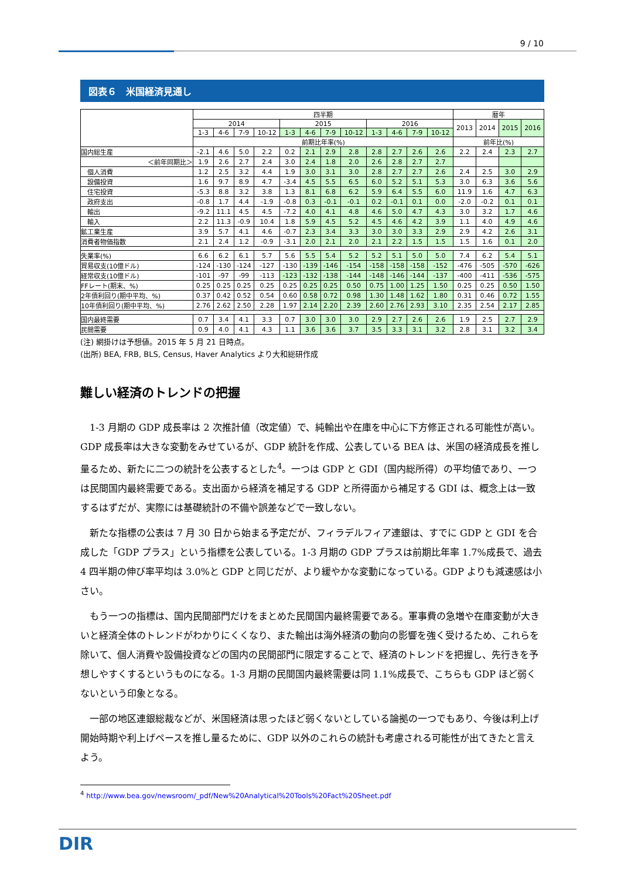9 / 10
図表６　米国経済見通し
| | 四半期 | | | | | | | | | | | | 暦年 | | | |
| --- | --- | --- | --- | --- | --- | --- | --- | --- | --- | --- | --- | --- | --- | --- | --- | --- |
| | 2014 | | | | 2015 | | | | 2016 | | | | 2013 | 2014 | 2015 | 2016 |
| | 1-3 | 4-6 | 7-9 | 10-12 | 1-3 | 4-6 | 7-9 | 10-12 | 1-3 | 4-6 | 7-9 | 10-12 | | | | |
| | 前期比年率(%) | | | | | | | | | | | | 前年比(%) | | | |
| 国内総生産 | -2.1 | 4.6 | 5.0 | 2.2 | 0.2 | 2.1 | 2.9 | 2.8 | 2.8 | 2.7 | 2.6 | 2.6 | 2.2 | 2.4 | 2.3 | 2.7 |
| ＜前年同期比＞ | 1.9 | 2.6 | 2.7 | 2.4 | 3.0 | 2.4 | 1.8 | 2.0 | 2.6 | 2.8 | 2.7 | 2.7 | | | | |
| 個人消費 | 1.2 | 2.5 | 3.2 | 4.4 | 1.9 | 3.0 | 3.1 | 3.0 | 2.8 | 2.7 | 2.7 | 2.6 | 2.4 | 2.5 | 3.0 | 2.9 |
| 設備投資 | 1.6 | 9.7 | 8.9 | 4.7 | -3.4 | 4.5 | 5.5 | 6.5 | 6.0 | 5.2 | 5.1 | 5.3 | 3.0 | 6.3 | 3.6 | 5.6 |
| 住宅投資 | -5.3 | 8.8 | 3.2 | 3.8 | 1.3 | 8.1 | 6.8 | 6.2 | 5.9 | 6.4 | 5.5 | 6.0 | 11.9 | 1.6 | 4.7 | 6.3 |
| 政府支出 | -0.8 | 1.7 | 4.4 | -1.9 | -0.8 | 0.3 | -0.1 | -0.1 | 0.2 | -0.1 | 0.1 | 0.0 | -2.0 | -0.2 | 0.1 | 0.1 |
| 輸出 | -9.2 | 11.1 | 4.5 | 4.5 | -7.2 | 4.0 | 4.1 | 4.8 | 4.6 | 5.0 | 4.7 | 4.3 | 3.0 | 3.2 | 1.7 | 4.6 |
| 輸入 | 2.2 | 11.3 | -0.9 | 10.4 | 1.8 | 5.9 | 4.5 | 5.2 | 4.5 | 4.6 | 4.2 | 3.9 | 1.1 | 4.0 | 4.9 | 4.6 |
| 鉱工業生産 | 3.9 | 5.7 | 4.1 | 4.6 | -0.7 | 2.3 | 3.4 | 3.3 | 3.0 | 3.0 | 3.3 | 2.9 | 2.9 | 4.2 | 2.6 | 3.1 |
| 消費者物価指数 | 2.1 | 2.4 | 1.2 | -0.9 | -3.1 | 2.0 | 2.1 | 2.0 | 2.1 | 2.2 | 1.5 | 1.5 | 1.5 | 1.6 | 0.1 | 2.0 |
| 失業率(%) | 6.6 | 6.2 | 6.1 | 5.7 | 5.6 | 5.5 | 5.4 | 5.2 | 5.2 | 5.1 | 5.0 | 5.0 | 7.4 | 6.2 | 5.4 | 5.1 |
| 貿易収支(10億ドル) | -124 | -130 | -124 | -127 | -130 | -139 | -146 | -154 | -158 | -158 | -158 | -152 | -476 | -505 | -570 | -626 |
| 経常収支(10億ドル) | -101 | -97 | -99 | -113 | -123 | -132 | -138 | -144 | -148 | -146 | -144 | -137 | -400 | -411 | -536 | -575 |
| FFレート(期末、%) | 0.25 | 0.25 | 0.25 | 0.25 | 0.25 | 0.25 | 0.25 | 0.50 | 0.75 | 1.00 | 1.25 | 1.50 | 0.25 | 0.25 | 0.50 | 1.50 |
| 2年債利回り(期中平均、%) | 0.37 | 0.42 | 0.52 | 0.54 | 0.60 | 0.58 | 0.72 | 0.98 | 1.30 | 1.48 | 1.62 | 1.80 | 0.31 | 0.46 | 0.72 | 1.55 |
| 10年債利回り(期中平均、%) | 2.76 | 2.62 | 2.50 | 2.28 | 1.97 | 2.14 | 2.20 | 2.39 | 2.60 | 2.76 | 2.93 | 3.10 | 2.35 | 2.54 | 2.17 | 2.85 |
| 国内最終需要 | 0.7 | 3.4 | 4.1 | 3.3 | 0.7 | 3.0 | 3.0 | 3.0 | 2.9 | 2.7 | 2.6 | 2.6 | 1.9 | 2.5 | 2.7 | 2.9 |
| 民間需要 | 0.9 | 4.0 | 4.1 | 4.3 | 1.1 | 3.6 | 3.6 | 3.7 | 3.5 | 3.3 | 3.1 | 3.2 | 2.8 | 3.1 | 3.2 | 3.4 |
(注) 網掛けは予想値。2015 年 5 月 21 日時点。
(出所) BEA, FRB, BLS, Census, Haver Analytics より大和総研作成
難しい経済のトレンドの把握
1-3 月期の GDP 成長率は 2 次推計値（改定値）で、純輸出や在庫を中心に下方修正される可能性が高い。GDP 成長率は大きな変動をみせているが、GDP 統計を作成、公表している BEA は、米国の経済成長を推し量るため、新たに二つの統計を公表するとした<sup>4</sup>。一つは GDP と GDI（国内総所得）の平均値であり、一つは民間国内最終需要である。支出面から経済を補足する GDP と所得面から補足する GDI は、概念上は一致するはずだが、実際には基礎統計の不備や誤差などで一致しない。
新たな指標の公表は 7 月 30 日から始まる予定だが、フィラデルフィア連銀は、すでに GDP と GDI を合成した「GDP プラス」という指標を公表している。1-3 月期の GDP プラスは前期比年率 1.7%成長で、過去 4 四半期の伸び率平均は 3.0%と GDP と同じだが、より緩やかな変動になっている。GDP よりも減速感は小さい。
もう一つの指標は、国内民間部門だけをまとめた民間国内最終需要である。軍事費の急増や在庫変動が大きいと経済全体のトレンドがわかりにくくなり、また輸出は海外経済の動向の影響を強く受けるため、これらを除いて、個人消費や設備投資などの国内の民間部門に限定することで、経済のトレンドを把握し、先行きを予想しやすくするというものになる。1-3 月期の民間国内最終需要は同 1.1%成長で、こちらも GDP ほど弱くないという印象となる。
一部の地区連銀総裁などが、米国経済は思ったほど弱くないとしている論拠の一つでもあり、今後は利上げ開始時期や利上げペースを推し量るために、GDP 以外のこれらの統計も考慮される可能性が出てきたと言えよう。
<sup>4</sup> http://www.bea.gov/newsroom/_pdf/New%20Analytical%20Tools%20Fact%20Sheet.pdf
DIR